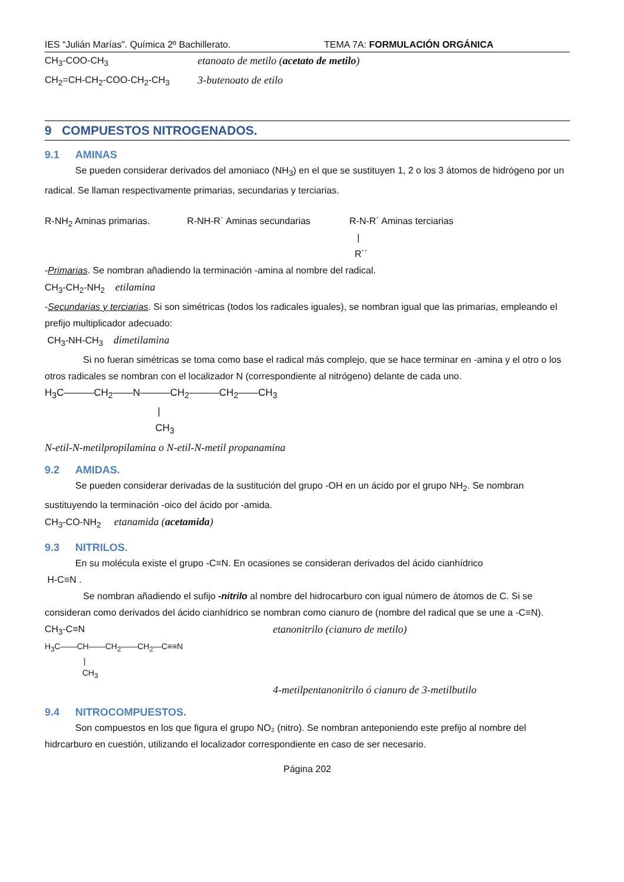IES “Julián Marías”. Química 2º Bachillerato. TEMA 7A: FORMULACIÓN ORGÁNICA
CH<sub>3</sub>-COO-CH<sub>3</sub> etanoato de metilo (acetato de metilo)
CH<sub>2</sub>=CH-CH<sub>2</sub>-COO-CH<sub>2</sub>-CH<sub>3</sub> 3-butenoato de etilo
9 COMPUESTOS NITROGENADOS.
9.1 AMINAS
Se pueden considerar derivados del amoniaco (NH<sub>3</sub>) en el que se sustituyen 1, 2 o los 3 átomos de hidrógeno por un radical. Se llaman respectivamente primarias, secundarias y terciarias.
R-NH<sub>2</sub> Aminas primarias. R-NH-R´ Aminas secundarias R-N-R´ Aminas terciarias
|
R´´
-Primarias. Se nombran añadiendo la terminación -amina al nombre del radical.
CH<sub>3</sub>-CH<sub>2</sub>-NH<sub>2</sub> etilamina
-Secundarias y terciarias. Si son simétricas (todos los radicales iguales), se nombran igual que las primarias, empleando el prefijo multiplicador adecuado:
CH<sub>3</sub>-NH-CH<sub>3</sub> dimetilamina
Si no fueran simétricas se toma como base el radical más complejo, que se hace terminar en -amina y el otro o los otros radicales se nombran con el localizador N (correspondiente al nitrógeno) delante de cada uno.
H<sub>3</sub>C———CH<sub>2</sub>——N———CH<sub>2</sub>———CH<sub>2</sub>——CH<sub>3</sub>
|
CH<sub>3</sub>
N-etil-N-metilpropilamina o N-etil-N-metil propanamina
9.2 AMIDAS.
Se pueden considerar derivadas de la sustitución del grupo -OH en un ácido por el grupo NH<sub>2</sub>. Se nombran sustituyendo la terminación -oico del ácido por -amida.
CH<sub>3</sub>-CO-NH<sub>2</sub> etanamida (acetamida)
9.3 NITRILOS.
En su molécula existe el grupo -C≡N. En ocasiones se consideran derivados del ácido cianhídrico
H-C≡N .
Se nombran añadiendo el sufijo -nitrilo al nombre del hidrocarburo con igual número de átomos de C. Si se consideran como derivados del ácido cianhídrico se nombran como cianuro de (nombre del radical que se une a -C≡N).
CH<sub>3</sub>-C≡N etanonitrilo (cianuro de metilo)
H<sub>3</sub>C——CH——CH<sub>2</sub>——CH<sub>2</sub>—C≡≡N
|
CH<sub>3</sub>
4-metilpentanonitrilo ó cianuro de 3-metilbutilo
9.4 NITROCOMPUESTOS.
Son compuestos en los que figura el grupo NO₂ (nitro). Se nombran anteponiendo este prefijo al nombre del hidrcarburo en cuestión, utilizando el localizador correspondiente en caso de ser necesario.
Página 202